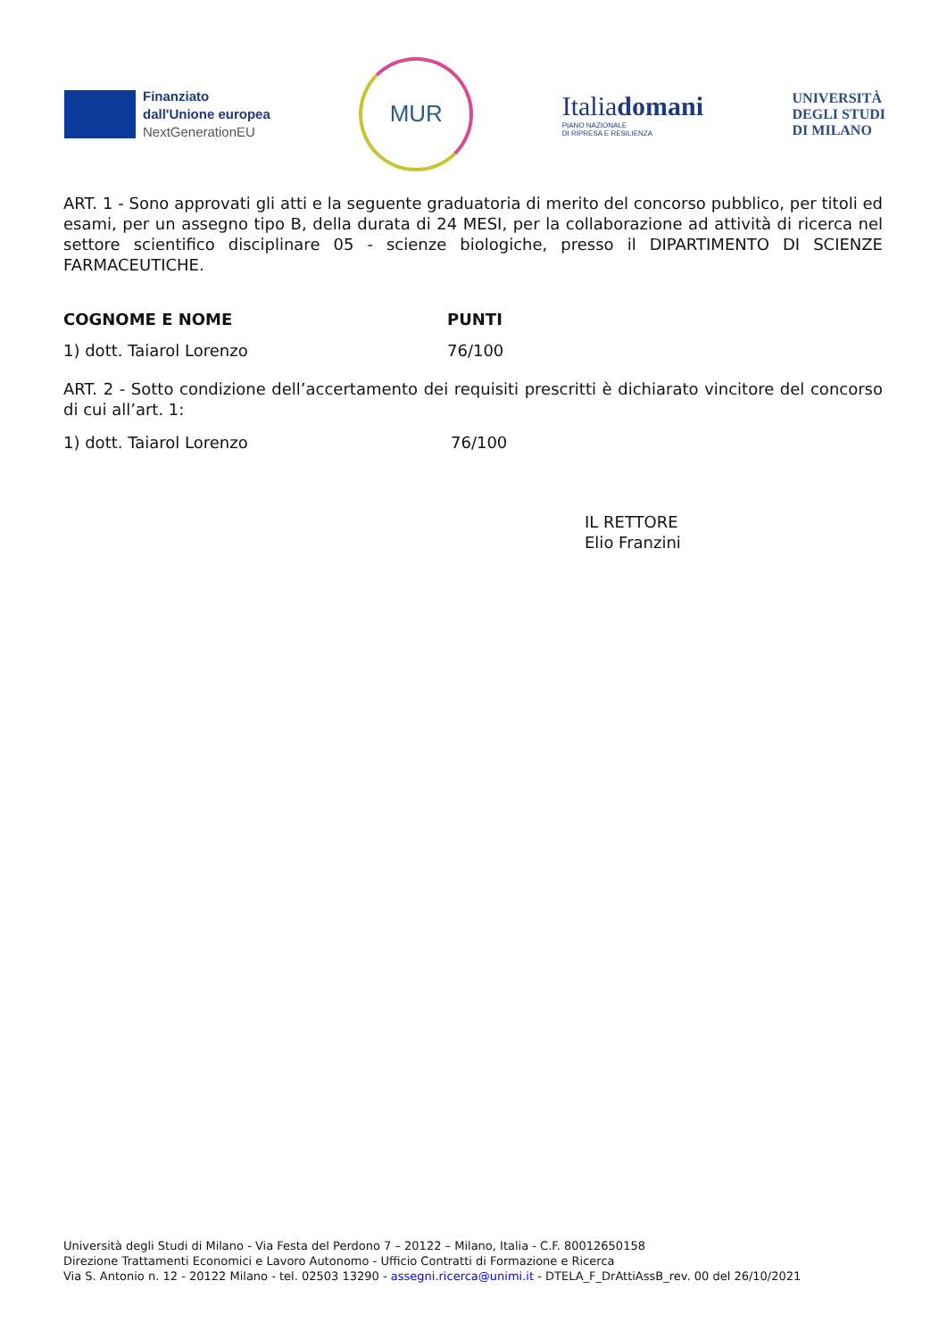Finanziato
dall'Unione europea
NextGenerationEU
MUR
Italiadomani
PIANO NAZIONALE
DI RIPRESA E RESILIENZA
UNIVERSITÀ
DEGLI STUDI
DI MILANO
ART. 1 - Sono approvati gli atti e la seguente graduatoria di merito del concorso pubblico, per titoli ed esami, per un assegno tipo B, della durata di 24 MESI, per la collaborazione ad attività di ricerca nel settore scientifico disciplinare 05 - scienze biologiche, presso il DIPARTIMENTO DI SCIENZE FARMACEUTICHE.
| COGNOME E NOME | PUNTI |
| --- | --- |
| 1) dott. Taiarol Lorenzo | 76/100 |
ART. 2 - Sotto condizione dell’accertamento dei requisiti prescritti è dichiarato vincitore del concorso di cui all’art. 1:
| 1) dott. Taiarol Lorenzo | 76/100 |
IL RETTORE
Elio Franzini
Università degli Studi di Milano - Via Festa del Perdono 7 – 20122 – Milano, Italia - C.F. 80012650158
Direzione Trattamenti Economici e Lavoro Autonomo - Ufficio Contratti di Formazione e Ricerca
Via S. Antonio n. 12 - 20122 Milano - tel. 02503 13290 - assegni.ricerca@unimi.it - DTELA_F_DrAttiAssB_rev. 00 del 26/10/2021